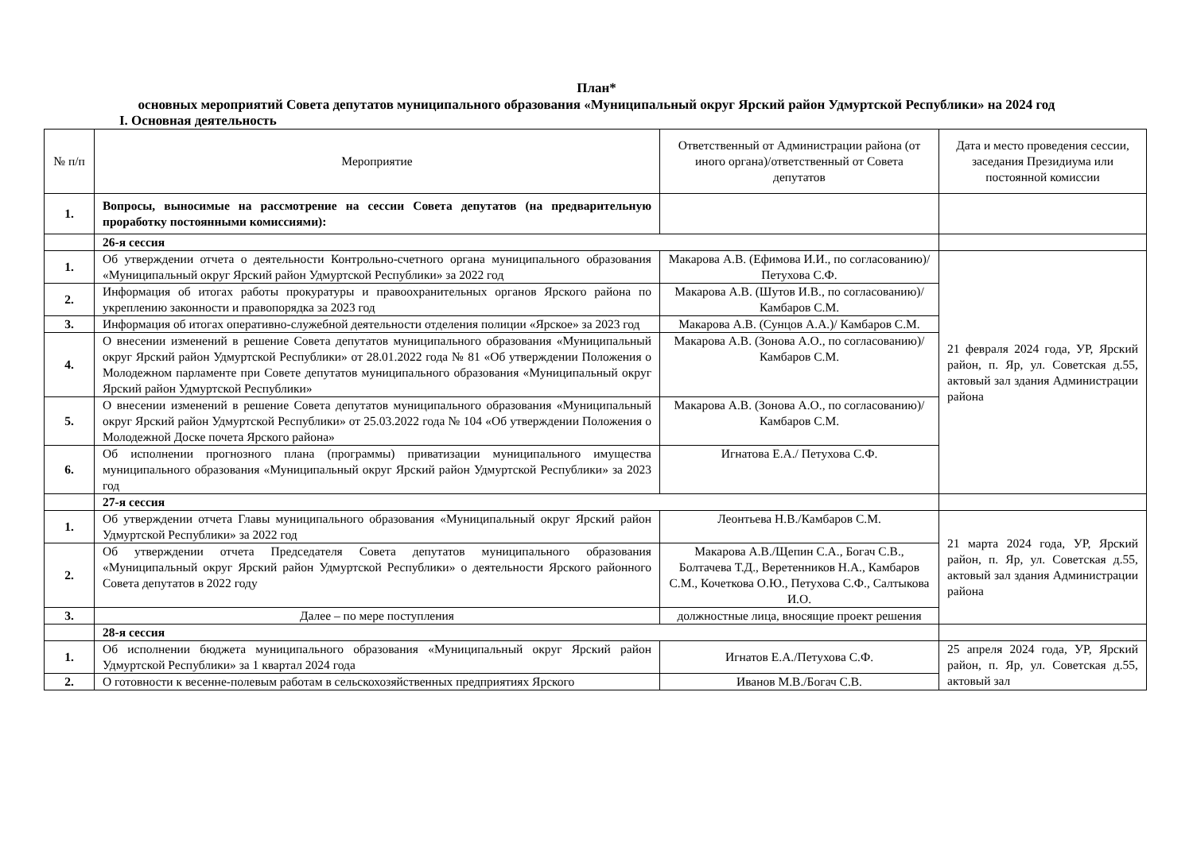План*
основных мероприятий Совета депутатов муниципального образования «Муниципальный округ Ярский район Удмуртской Республики» на 2024 год
I. Основная деятельность
| № п/п | Мероприятие | Ответственный от Администрации района (от иного органа)/ответственный от Совета депутатов | Дата и место проведения сессии, заседания Президиума или постоянной комиссии |
| --- | --- | --- | --- |
| 1. | Вопросы, выносимые на рассмотрение на сессии Совета депутатов (на предварительную проработку постоянными комиссиями): | | |
| | 26-я сессия | | |
| 1. | Об утверждении отчета о деятельности Контрольно-счетного органа муниципального образования «Муниципальный округ Ярский район Удмуртской Республики» за 2022 год | Макарова А.В. (Ефимова И.И., по согласованию)/Петухова С.Ф. | 21 февраля 2024 года, УР, Ярский район, п. Яр, ул. Советская д.55, актовый зал здания Администрации района |
| 2. | Информация об итогах работы прокуратуры и правоохранительных органов Ярского района по укреплению законности и правопорядка за 2023 год | Макарова А.В. (Шутов И.В., по согласованию)/Камбаров С.М. | |
| 3. | Информация об итогах оперативно-служебной деятельности отделения полиции «Ярское» за 2023 год | Макарова А.В. (Сунцов А.А.)/ Камбаров С.М. | |
| 4. | О внесении изменений в решение Совета депутатов муниципального образования «Муниципальный округ Ярский район Удмуртской Республики» от 28.01.2022 года № 81 «Об утверждении Положения о Молодежном парламенте при Совете депутатов муниципального образования «Муниципальный округ Ярский район Удмуртской Республики» | Макарова А.В. (Зонова А.О., по согласованию)/Камбаров С.М. | |
| 5. | О внесении изменений в решение Совета депутатов муниципального образования «Муниципальный округ Ярский район Удмуртской Республики» от 25.03.2022 года № 104 «Об утверждении Положения о Молодежной Доске почета Ярского района» | Макарова А.В. (Зонова А.О., по согласованию)/Камбаров С.М. | |
| 6. | Об исполнении прогнозного плана (программы) приватизации муниципального имущества муниципального образования «Муниципальный округ Ярский район Удмуртской Республики» за 2023 год | Игнатова Е.А./ Петухова С.Ф. | |
| | 27-я сессия | | |
| 1. | Об утверждении отчета Главы муниципального образования «Муниципальный округ Ярский район Удмуртской Республики» за 2022 год | Леонтьева Н.В./Камбаров С.М. | 21 марта 2024 года, УР, Ярский район, п. Яр, ул. Советская д.55, актовый зал здания Администрации района |
| 2. | Об утверждении отчета Председателя Совета депутатов муниципального образования «Муниципальный округ Ярский район Удмуртской Республики» о деятельности Ярского районного Совета депутатов в 2022 году | Макарова А.В./Щепин С.А., Богач С.В., Болтачева Т.Д., Веретенников Н.А., Камбаров С.М., Кочеткова О.Ю., Петухова С.Ф., Салтыкова И.О. | |
| 3. | Далее – по мере поступления | должностные лица, вносящие проект решения | |
| | 28-я сессия | | |
| 1. | Об исполнении бюджета муниципального образования «Муниципальный округ Ярский район Удмуртской Республики» за 1 квартал 2024 года | Игнатов Е.А./Петухова С.Ф. | 25 апреля 2024 года, УР, Ярский район, п. Яр, ул. Советская д.55, актовый зал |
| 2. | О готовности к весенне-полевым работам в сельскохозяйственных предприятиях Ярского | Иванов М.В./Богач С.В. | |